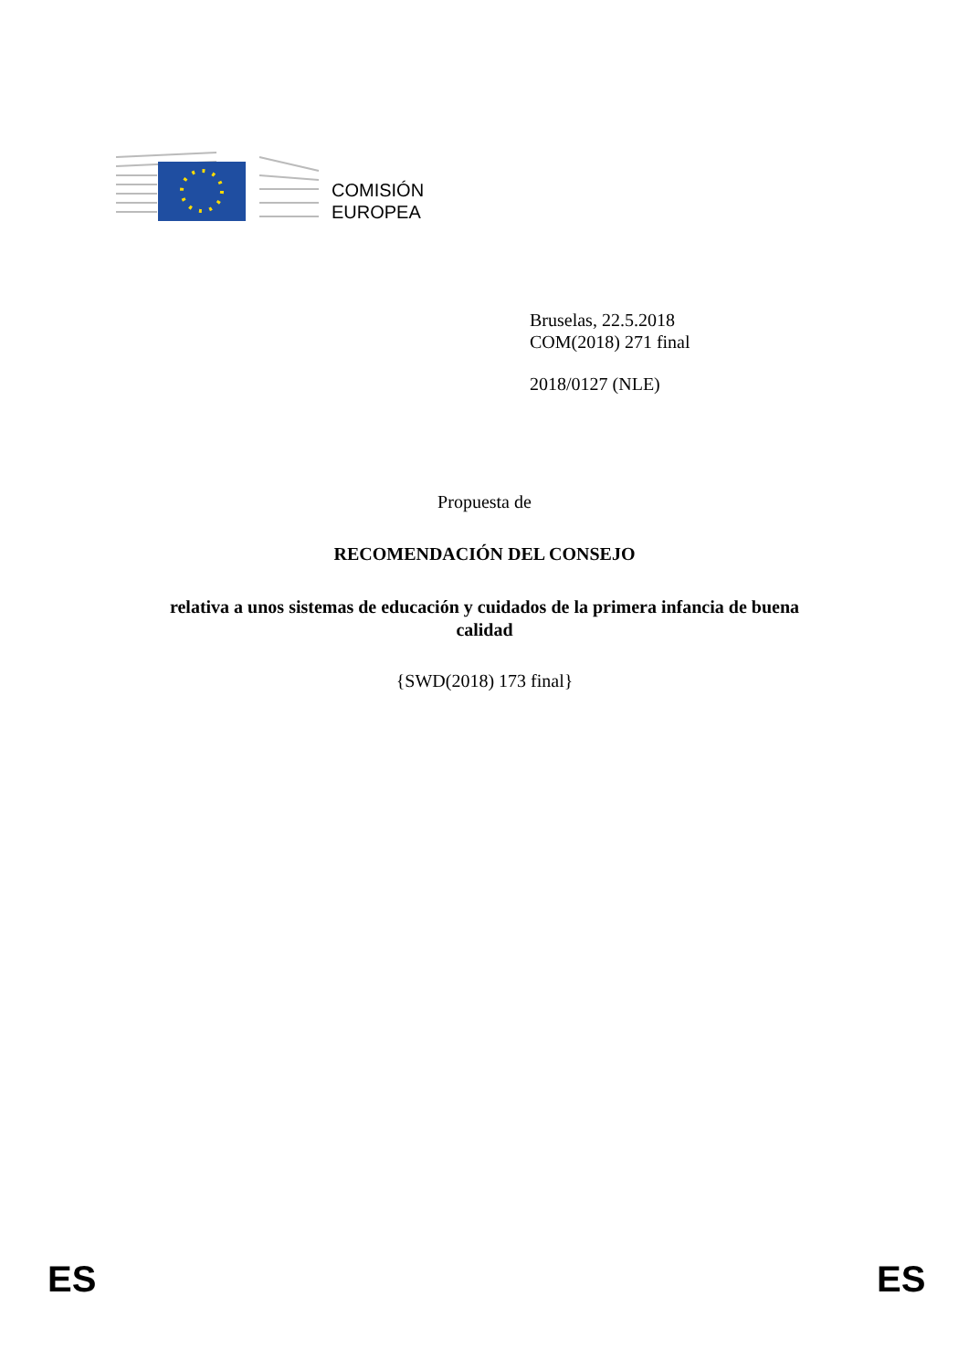COMISIÓN
EUROPEA
Bruselas, 22.5.2018
COM(2018) 271 final
2018/0127 (NLE)
Propuesta de
RECOMENDACIÓN DEL CONSEJO
relativa a unos sistemas de educación y cuidados de la primera infancia de buena
calidad
{SWD(2018) 173 final}
ES ES